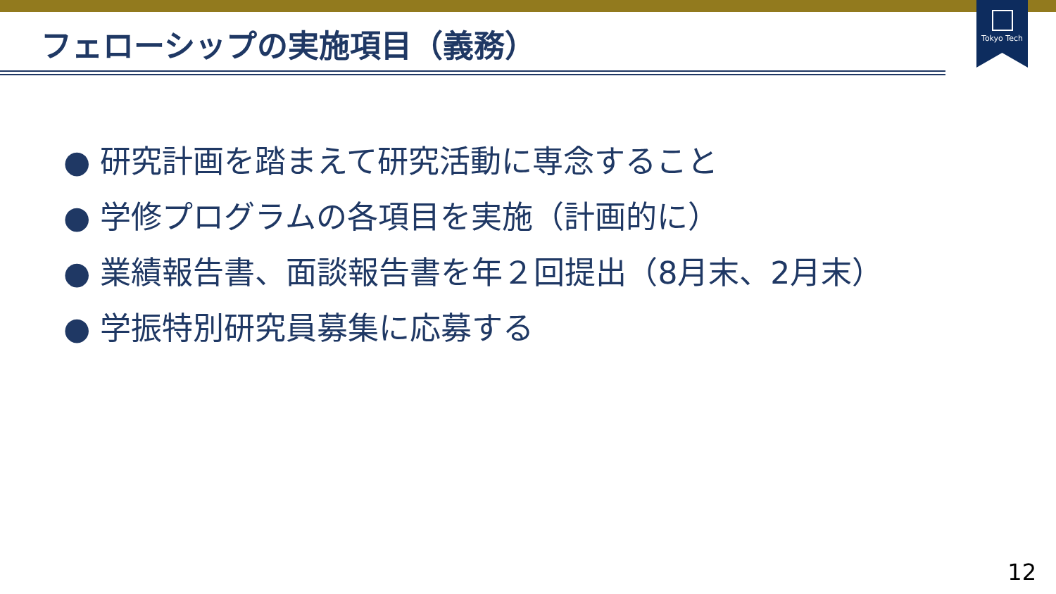Tokyo Tech
フェローシップの実施項目（義務）
● 研究計画を踏まえて研究活動に専念すること
● 学修プログラムの各項目を実施（計画的に）
● 業績報告書、面談報告書を年２回提出（8月末、2月末）
● 学振特別研究員募集に応募する
12